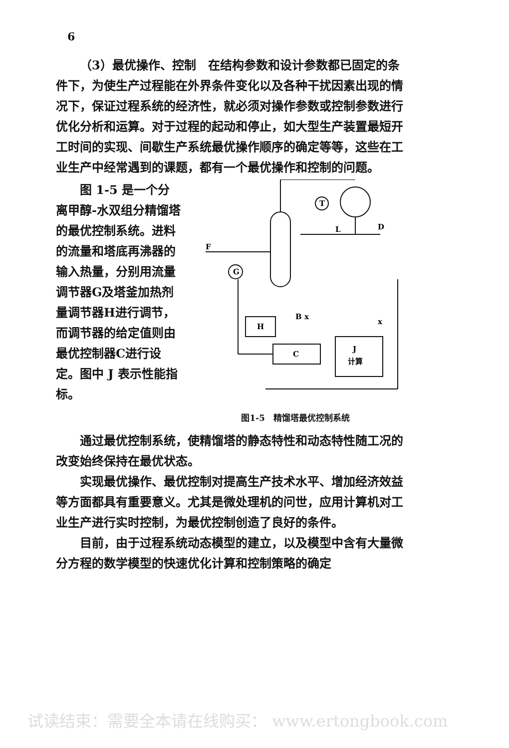6
（3）最优操作、控制　在结构参数和设计参数都已固定的条件下，为使生产过程能在外界条件变化以及各种干扰因素出现的情况下，保证过程系统的经济性，就必须对操作参数或控制参数进行优化分析和运算。对于过程的起动和停止，如大型生产装置最短开工时间的实现、间歇生产系统最优操作顺序的确定等等，这些在工业生产中经常遇到的课题，都有一个最优操作和控制的问题。
图 1-5 是一个分离甲醇-水双组分精馏塔的最优控制系统。进料的流量和塔底再沸器的输入热量，分别用流量调节器G及塔釜加热剂量调节器H进行调节，而调节器的给定值则由最优控制器C进行设定。图中 J 表示性能指标。
T
G
H
C
J
计算
F
L
D
B x
x
图1-5　精馏塔最优控制系统
通过最优控制系统，使精馏塔的静态特性和动态特性随工况的改变始终保持在最优状态。
实现最优操作、最优控制对提高生产技术水平、增加经济效益等方面都具有重要意义。尤其是微处理机的问世，应用计算机对工业生产进行实时控制，为最优控制创造了良好的条件。
目前，由于过程系统动态模型的建立，以及模型中含有大量微分方程的数学模型的快速优化计算和控制策略的确定
试读结束：需要全本请在线购买： www.ertongbook.com